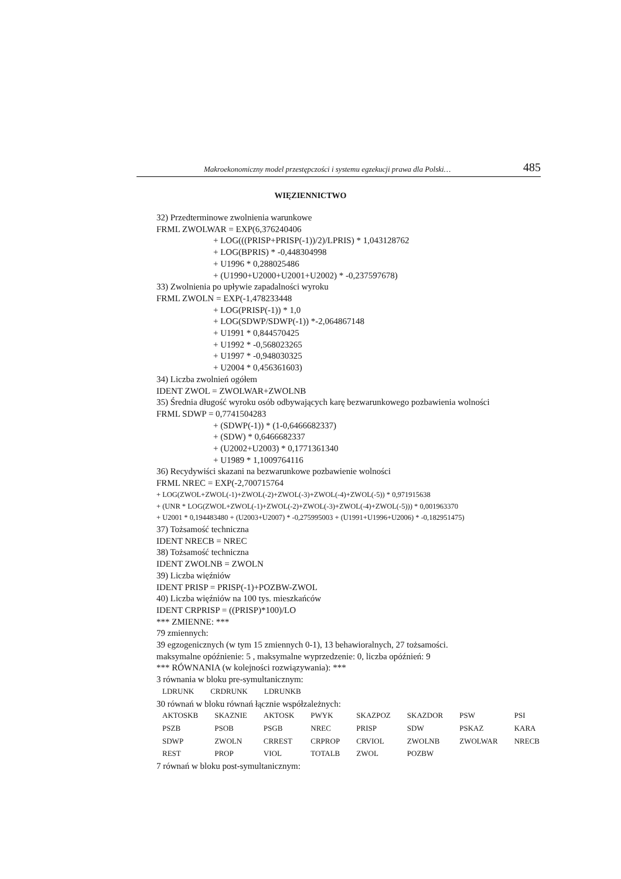Makroekonomiczny model przestępczości i systemu egzekucji prawa dla Polski… 485
WIĘZIENNICTWO
32) Przedterminowe zwolnienia warunkowe
FRML ZWOLWAR = EXP(6,376240406
+ LOG(((PRISP+PRISP(-1))/2)/LPRIS) * 1,043128762
+ LOG(BPRIS) * -0,448304998
+ U1996 * 0,288025486
+ (U1990+U2000+U2001+U2002) * -0,237597678)
33) Zwolnienia po upływie zapadalności wyroku
FRML ZWOLN = EXP(-1,478233448
+ LOG(PRISP(-1)) * 1,0
+ LOG(SDWP/SDWP(-1)) *-2,064867148
+ U1991 * 0,844570425
+ U1992 * -0,568023265
+ U1997 * -0,948030325
+ U2004 * 0,456361603)
34) Liczba zwolnień ogółem
IDENT ZWOL = ZWOLWAR+ZWOLNB
35) Średnia długość wyroku osób odbywających karę bezwarunkowego pozbawienia wolności
FRML SDWP = 0,7741504283
+ (SDWP(-1)) * (1-0,6466682337)
+ (SDW) * 0,6466682337
+ (U2002+U2003) * 0,1771361340
+ U1989 * 1,1009764116
36) Recydywiści skazani na bezwarunkowe pozbawienie wolności
FRML NREC = EXP(-2,700715764
+ LOG(ZWOL+ZWOL(-1)+ZWOL(-2)+ZWOL(-3)+ZWOL(-4)+ZWOL(-5)) * 0,971915638
+ (UNR * LOG(ZWOL+ZWOL(-1)+ZWOL(-2)+ZWOL(-3)+ZWOL(-4)+ZWOL(-5))) * 0,001963370
+ U2001 * 0,194483480 + (U2003+U2007) * -0,275995003 + (U1991+U1996+U2006) * -0,182951475)
37) Tożsamość techniczna
IDENT NRECB = NREC
38) Tożsamość techniczna
IDENT ZWOLNB = ZWOLN
39) Liczba więźniów
IDENT PRISP = PRISP(-1)+POZBW-ZWOL
40) Liczba więźniów na 100 tys. mieszkańców
IDENT CRPRISP = ((PRISP)*100)/LO
*** ZMIENNE: ***
79 zmiennych:
39 egzogenicznych (w tym 15 zmiennych 0-1), 13 behawioralnych, 27 tożsamości.
maksymalne opóźnienie: 5 , maksymalne wyprzedzenie: 0, liczba opóźnień: 9
*** RÓWNANIA (w kolejności rozwiązywania): ***
3 równania w bloku pre-symultanicznym:
| LDRUNK | CRDRUNK | LDRUNKB |
30 równań w bloku równań łącznie współzależnych:
| AKTOSKB | SKAZNIE | AKTOSK | PWYK | SKAZPOZ | SKAZDOR | PSW | PSI |
| PSZB | PSOB | PSGB | NREC | PRISP | SDW | PSKAZ | KARA |
| SDWP | ZWOLN | CRREST | CRPROP | CRVIOL | ZWOLNB | ZWOLWAR | NRECB |
| REST | PROP | VIOL | TOTALB | ZWOL | POZBW | | |
7 równań w bloku post-symultanicznym: